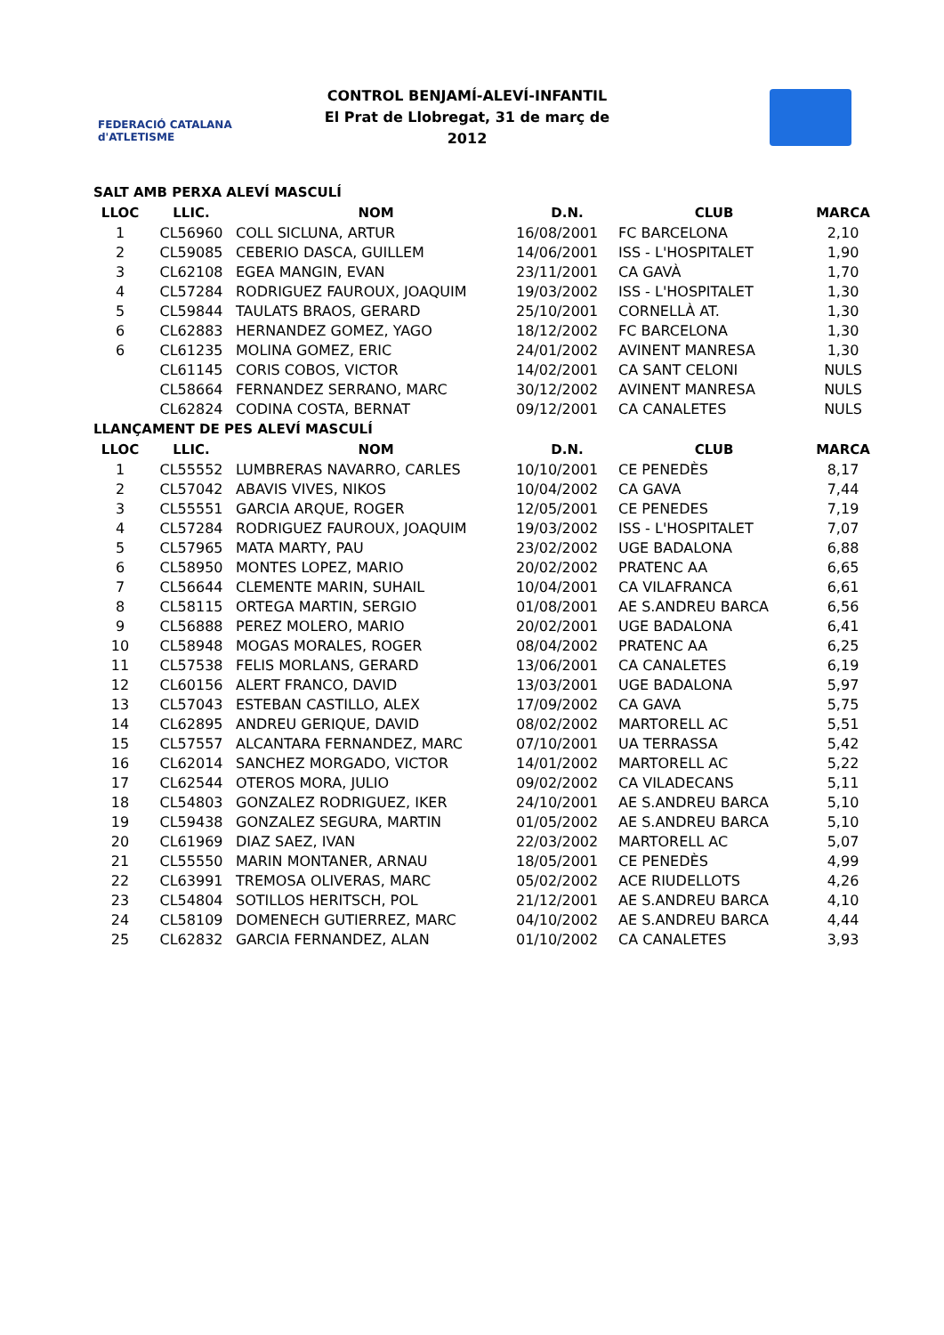FEDERACIÓ CATALANA d'ATLETISME
CONTROL BENJAMÍ-ALEVÍ-INFANTIL
El Prat de Llobregat, 31 de març de 2012
SALT AMB PERXA ALEVÍ MASCULÍ
| LLOC | LLIC. | NOM | D.N. | CLUB | MARCA |
| --- | --- | --- | --- | --- | --- |
| 1 | CL56960 | COLL SICLUNA, ARTUR | 16/08/2001 | FC BARCELONA | 2,10 |
| 2 | CL59085 | CEBERIO DASCA, GUILLEM | 14/06/2001 | ISS - L'HOSPITALET | 1,90 |
| 3 | CL62108 | EGEA MANGIN, EVAN | 23/11/2001 | CA GAVÀ | 1,70 |
| 4 | CL57284 | RODRIGUEZ FAUROUX, JOAQUIM | 19/03/2002 | ISS - L'HOSPITALET | 1,30 |
| 5 | CL59844 | TAULATS BRAOS, GERARD | 25/10/2001 | CORNELLÀ AT. | 1,30 |
| 6 | CL62883 | HERNANDEZ GOMEZ, YAGO | 18/12/2002 | FC BARCELONA | 1,30 |
| 6 | CL61235 | MOLINA GOMEZ, ERIC | 24/01/2002 | AVINENT MANRESA | 1,30 |
| | CL61145 | CORIS COBOS, VICTOR | 14/02/2001 | CA SANT CELONI | NULS |
| | CL58664 | FERNANDEZ SERRANO, MARC | 30/12/2002 | AVINENT MANRESA | NULS |
| | CL62824 | CODINA COSTA, BERNAT | 09/12/2001 | CA CANALETES | NULS |
LLANÇAMENT DE PES ALEVÍ MASCULÍ
| LLOC | LLIC. | NOM | D.N. | CLUB | MARCA |
| --- | --- | --- | --- | --- | --- |
| 1 | CL55552 | LUMBRERAS NAVARRO, CARLES | 10/10/2001 | CE PENEDÈS | 8,17 |
| 2 | CL57042 | ABAVIS VIVES, NIKOS | 10/04/2002 | CA GAVA | 7,44 |
| 3 | CL55551 | GARCIA ARQUE, ROGER | 12/05/2001 | CE PENEDES | 7,19 |
| 4 | CL57284 | RODRIGUEZ FAUROUX, JOAQUIM | 19/03/2002 | ISS - L'HOSPITALET | 7,07 |
| 5 | CL57965 | MATA MARTY, PAU | 23/02/2002 | UGE BADALONA | 6,88 |
| 6 | CL58950 | MONTES LOPEZ, MARIO | 20/02/2002 | PRATENC AA | 6,65 |
| 7 | CL56644 | CLEMENTE MARIN, SUHAIL | 10/04/2001 | CA VILAFRANCA | 6,61 |
| 8 | CL58115 | ORTEGA MARTIN, SERGIO | 01/08/2001 | AE S.ANDREU BARCA | 6,56 |
| 9 | CL56888 | PEREZ MOLERO, MARIO | 20/02/2001 | UGE BADALONA | 6,41 |
| 10 | CL58948 | MOGAS MORALES, ROGER | 08/04/2002 | PRATENC AA | 6,25 |
| 11 | CL57538 | FELIS MORLANS, GERARD | 13/06/2001 | CA CANALETES | 6,19 |
| 12 | CL60156 | ALERT FRANCO, DAVID | 13/03/2001 | UGE BADALONA | 5,97 |
| 13 | CL57043 | ESTEBAN CASTILLO, ALEX | 17/09/2002 | CA GAVA | 5,75 |
| 14 | CL62895 | ANDREU GERIQUE, DAVID | 08/02/2002 | MARTORELL AC | 5,51 |
| 15 | CL57557 | ALCANTARA FERNANDEZ, MARC | 07/10/2001 | UA TERRASSA | 5,42 |
| 16 | CL62014 | SANCHEZ MORGADO, VICTOR | 14/01/2002 | MARTORELL AC | 5,22 |
| 17 | CL62544 | OTEROS MORA, JULIO | 09/02/2002 | CA VILADECANS | 5,11 |
| 18 | CL54803 | GONZALEZ RODRIGUEZ, IKER | 24/10/2001 | AE S.ANDREU BARCA | 5,10 |
| 19 | CL59438 | GONZALEZ SEGURA, MARTIN | 01/05/2002 | AE S.ANDREU BARCA | 5,10 |
| 20 | CL61969 | DIAZ SAEZ, IVAN | 22/03/2002 | MARTORELL AC | 5,07 |
| 21 | CL55550 | MARIN MONTANER, ARNAU | 18/05/2001 | CE PENEDÈS | 4,99 |
| 22 | CL63991 | TREMOSA OLIVERAS, MARC | 05/02/2002 | ACE RIUDELLOTS | 4,26 |
| 23 | CL54804 | SOTILLOS HERITSCH, POL | 21/12/2001 | AE S.ANDREU BARCA | 4,10 |
| 24 | CL58109 | DOMENECH GUTIERREZ, MARC | 04/10/2002 | AE S.ANDREU BARCA | 4,44 |
| 25 | CL62832 | GARCIA FERNANDEZ, ALAN | 01/10/2002 | CA CANALETES | 3,93 |